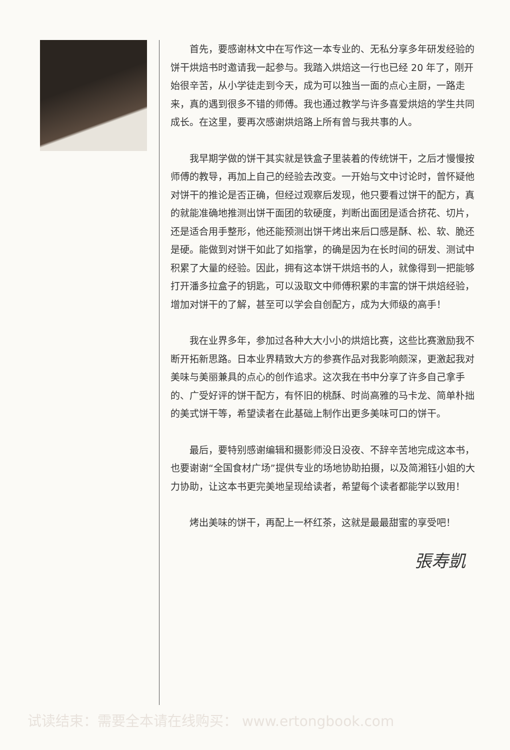首先，要感谢林文中在写作这一本专业的、无私分享多年研发经验的饼干烘焙书时邀请我一起参与。我踏入烘焙这一行也已经 20 年了，刚开始很辛苦，从小学徒走到今天，成为可以独当一面的点心主厨，一路走来，真的遇到很多不错的师傅。我也通过教学与许多喜爱烘焙的学生共同成长。在这里，要再次感谢烘焙路上所有曾与我共事的人。
我早期学做的饼干其实就是铁盒子里装着的传统饼干，之后才慢慢按师傅的教导，再加上自己的经验去改变。一开始与文中讨论时，曾怀疑他对饼干的推论是否正确，但经过观察后发现，他只要看过饼干的配方，真的就能准确地推测出饼干面团的软硬度，判断出面团是适合挤花、切片，还是适合用手整形，他还能预测出饼干烤出来后口感是酥、松、软、脆还是硬。能做到对饼干如此了如指掌，的确是因为在长时间的研发、测试中积累了大量的经验。因此，拥有这本饼干烘焙书的人，就像得到一把能够打开潘多拉盒子的钥匙，可以汲取文中师傅积累的丰富的饼干烘焙经验，增加对饼干的了解，甚至可以学会自创配方，成为大师级的高手！
我在业界多年，参加过各种大大小小的烘焙比赛，这些比赛激励我不断开拓新思路。日本业界精致大方的参赛作品对我影响颇深，更激起我对美味与美丽兼具的点心的创作追求。这次我在书中分享了许多自己拿手的、广受好评的饼干配方，有怀旧的桃酥、时尚高雅的马卡龙、简单朴拙的美式饼干等，希望读者在此基础上制作出更多美味可口的饼干。
最后，要特别感谢编辑和摄影师没日没夜、不辞辛苦地完成这本书，也要谢谢“全国食材广场”提供专业的场地协助拍摄，以及简湘钰小姐的大力协助，让这本书更完美地呈现给读者，希望每个读者都能学以致用！
烤出美味的饼干，再配上一杯红茶，这就是最最甜蜜的享受吧！
張寿凱
试读结束：需要全本请在线购买： www.ertongbook.com